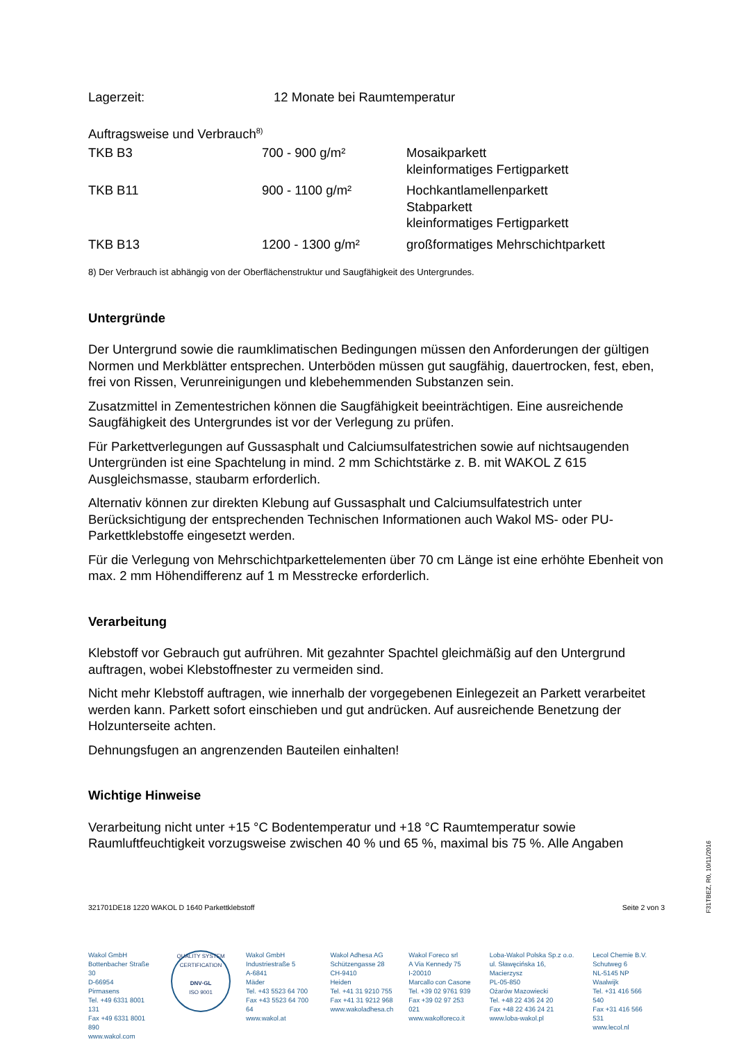| Lagerzeit: | 12 Monate bei Raumtemperatur |
Auftragsweise und Verbrauch<sup>8)</sup>
| TKB B3 | 700 - 900 g/m² | Mosaikparkett kleinformatiges Fertigparkett |
| TKB B11 | 900 - 1100 g/m² | Hochkantlamellenparkett Stabparkett kleinformatiges Fertigparkett |
| TKB B13 | 1200 - 1300 g/m² | großformatiges Mehrschichtparkett |
8) Der Verbrauch ist abhängig von der Oberflächenstruktur und Saugfähigkeit des Untergrundes.
Untergründe
Der Untergrund sowie die raumklimatischen Bedingungen müssen den Anforderungen der gültigen Normen und Merkblätter entsprechen. Unterböden müssen gut saugfähig, dauertrocken, fest, eben, frei von Rissen, Verunreinigungen und klebehemmenden Substanzen sein.
Zusatzmittel in Zementestrichen können die Saugfähigkeit beeinträchtigen. Eine ausreichende Saugfähigkeit des Untergrundes ist vor der Verlegung zu prüfen.
Für Parkettverlegungen auf Gussasphalt und Calciumsulfatestrichen sowie auf nichtsaugenden Untergründen ist eine Spachtelung in mind. 2 mm Schichtstärke z. B. mit WAKOL Z 615 Ausgleichsmasse, staubarm erforderlich.
Alternativ können zur direkten Klebung auf Gussasphalt und Calciumsulfatestrich unter Berücksichtigung der entsprechenden Technischen Informationen auch Wakol MS- oder PU-Parkettklebstoffe eingesetzt werden.
Für die Verlegung von Mehrschichtparkettelementen über 70 cm Länge ist eine erhöhte Ebenheit von max. 2 mm Höhendifferenz auf 1 m Messtrecke erforderlich.
Verarbeitung
Klebstoff vor Gebrauch gut aufrühren. Mit gezahnter Spachtel gleichmäßig auf den Untergrund auftragen, wobei Klebstoffnester zu vermeiden sind.
Nicht mehr Klebstoff auftragen, wie innerhalb der vorgegebenen Einlegezeit an Parkett verarbeitet werden kann. Parkett sofort einschieben und gut andrücken. Auf ausreichende Benetzung der Holzunterseite achten.
Dehnungsfugen an angrenzenden Bauteilen einhalten!
Wichtige Hinweise
Verarbeitung nicht unter +15 °C Bodentemperatur und +18 °C Raumtemperatur sowie Raumluftfeuchtigkeit vorzugsweise zwischen 40 % und 65 %, maximal bis 75 %. Alle Angaben
321701DE18 1220 WAKOL D 1640 Parkettklebstoff Seite 2 von 3
F31TBEZ, R0, 10/11/2016
Wakol GmbH
Bottenbacher Straße 30
D-66954
Pirmasens
Tel. +49 6331 8001 131
Fax +49 6331 8001 890
www.wakol.com
QUALITY SYSTEM CERTIFICATION
DNV·GL
ISO 9001
Wakol GmbH
Industriestraße 5
A-6841
Mäder
Tel. +43 5523 64 700
Fax +43 5523 64 700 64
www.wakol.at
Wakol Adhesa AG
Schützengasse 28
CH-9410
Heiden
Tel. +41 31 9210 755
Fax +41 31 9212 968
www.wakoladhesa.ch
Wakol Foreco srl
A Via Kennedy 75
I-20010
Marcallo con Casone
Tel. +39 02 9761 939
Fax +39 02 97 253 021
www.wakolforeco.it
Loba-Wakol Polska Sp.z o.o.
ul. Sławęcińska 16, Macierzysz
PL-05-850
Ożarów Mazowiecki
Tel. +48 22 436 24 20
Fax +48 22 436 24 21
www.loba-wakol.pl
Lecol Chemie B.V.
Schutweg 6
NL-5145 NP
Waalwijk
Tel. +31 416 566 540
Fax +31 416 566 531
www.lecol.nl